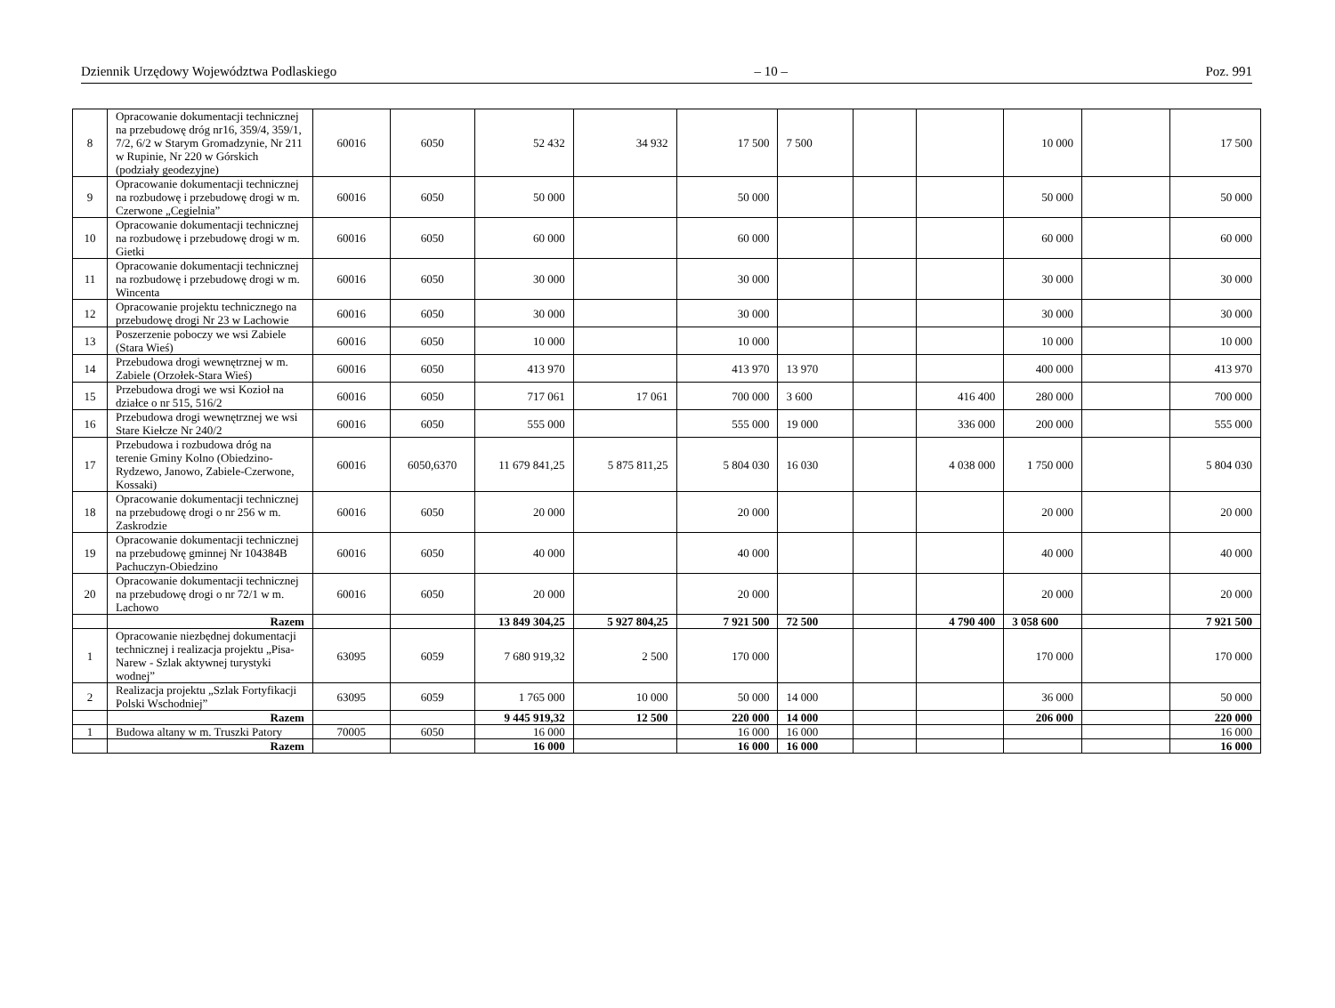Dziennik Urzędowy Województwa Podlaskiego – 10 – Poz. 991
| 8 | Opracowanie dokumentacji technicznej na przebudowę dróg nr16, 359/4, 359/1, 7/2, 6/2 w Starym Gromadzynie, Nr 211 w Rupinie, Nr 220 w Górskich (podziały geodezyjne) | 60016 | 6050 | 52 432 | 34 932 | 17 500 | 7 500 | | | 10 000 | | 17 500 |
| 9 | Opracowanie dokumentacji technicznej na rozbudowę i przebudowę drogi w m. Czerwone „Cegielnia” | 60016 | 6050 | 50 000 | | 50 000 | | | | 50 000 | | 50 000 |
| 10 | Opracowanie dokumentacji technicznej na rozbudowę i przebudowę drogi w m. Gietki | 60016 | 6050 | 60 000 | | 60 000 | | | | 60 000 | | 60 000 |
| 11 | Opracowanie dokumentacji technicznej na rozbudowę i przebudowę drogi w m. Wincenta | 60016 | 6050 | 30 000 | | 30 000 | | | | 30 000 | | 30 000 |
| 12 | Opracowanie projektu technicznego na przebudowę drogi Nr 23 w Lachowie | 60016 | 6050 | 30 000 | | 30 000 | | | | 30 000 | | 30 000 |
| 13 | Poszerzenie poboczy we wsi Zabiele (Stara Wieś) | 60016 | 6050 | 10 000 | | 10 000 | | | | 10 000 | | 10 000 |
| 14 | Przebudowa drogi wewnętrznej w m. Zabiele (Orzołek-Stara Wieś) | 60016 | 6050 | 413 970 | | 413 970 | 13 970 | | | 400 000 | | 413 970 |
| 15 | Przebudowa drogi we wsi Kozioł na działce o nr 515, 516/2 | 60016 | 6050 | 717 061 | 17 061 | 700 000 | 3 600 | | 416 400 | 280 000 | | 700 000 |
| 16 | Przebudowa drogi wewnętrznej we wsi Stare Kiełcze Nr 240/2 | 60016 | 6050 | 555 000 | | 555 000 | 19 000 | | 336 000 | 200 000 | | 555 000 |
| 17 | Przebudowa i rozbudowa dróg na terenie Gminy Kolno (Obiedzino-Rydzewo, Janowo, Zabiele-Czerwone, Kossaki) | 60016 | 6050,6370 | 11 679 841,25 | 5 875 811,25 | 5 804 030 | 16 030 | | 4 038 000 | 1 750 000 | | 5 804 030 |
| 18 | Opracowanie dokumentacji technicznej na przebudowę drogi o nr 256 w m. Zaskrodzie | 60016 | 6050 | 20 000 | | 20 000 | | | | 20 000 | | 20 000 |
| 19 | Opracowanie dokumentacji technicznej na przebudowę gminnej Nr 104384B Pachuczyn-Obiedzino | 60016 | 6050 | 40 000 | | 40 000 | | | | 40 000 | | 40 000 |
| 20 | Opracowanie dokumentacji technicznej na przebudowę drogi o nr 72/1 w m. Lachowo | 60016 | 6050 | 20 000 | | 20 000 | | | | 20 000 | | 20 000 |
| | Razem | | | 13 849 304,25 | 5 927 804,25 | 7 921 500 | 72 500 | | 4 790 400 | 3 058 600 | | 7 921 500 |
| 1 | Opracowanie niezbędnej dokumentacji technicznej i realizacja projektu „Pisa- Narew - Szlak aktywnej turystyki wodnej” | 63095 | 6059 | 7 680 919,32 | 2 500 | 170 000 | | | | 170 000 | | 170 000 |
| 2 | Realizacja projektu „Szlak Fortyfikacji Polski Wschodniej” | 63095 | 6059 | 1 765 000 | 10 000 | 50 000 | 14 000 | | | 36 000 | | 50 000 |
| | Razem | | | 9 445 919,32 | 12 500 | 220 000 | 14 000 | | | 206 000 | | 220 000 |
| 1 | Budowa altany w m. Truszki Patory | 70005 | 6050 | 16 000 | | 16 000 | 16 000 | | | | | 16 000 |
| | Razem | | | 16 000 | | 16 000 | 16 000 | | | | | 16 000 |